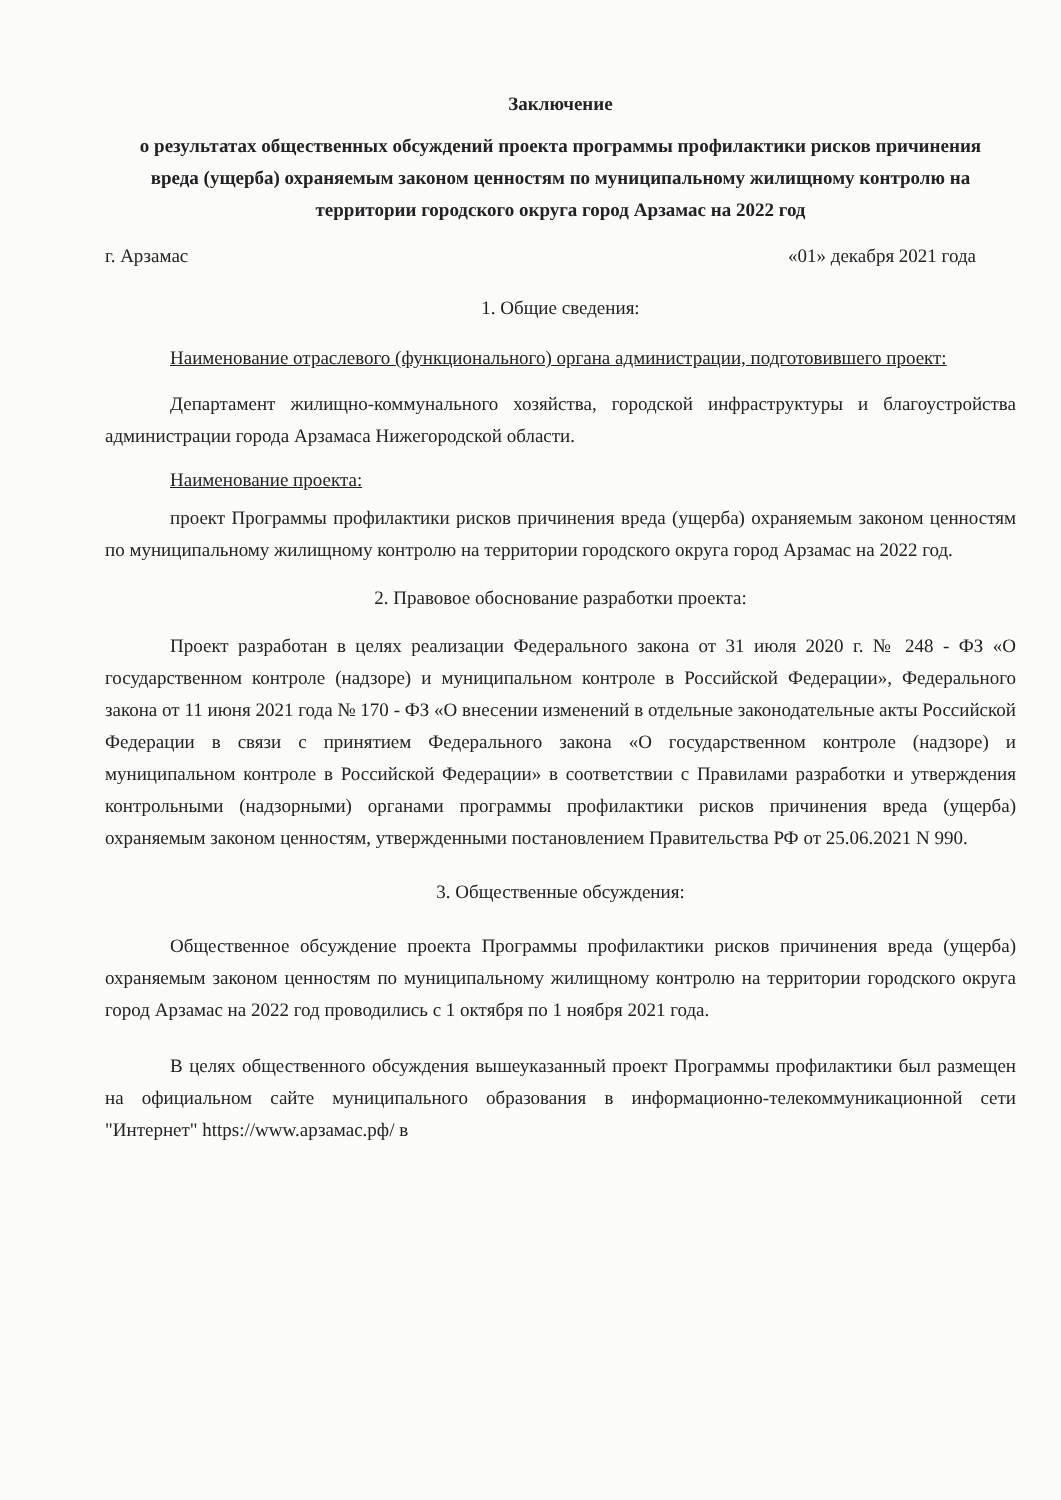Заключение
о результатах общественных обсуждений проекта программы профилактики рисков причинения вреда (ущерба) охраняемым законом ценностям по муниципальному жилищному контролю на территории городского округа город Арзамас на 2022 год
г. Арзамас «01» декабря 2021 года
1. Общие сведения:
Наименование отраслевого (функционального) органа администрации, подготовившего проект:
Департамент жилищно-коммунального хозяйства, городской инфраструктуры и благоустройства администрации города Арзамаса Нижегородской области.
Наименование проекта:
проект Программы профилактики рисков причинения вреда (ущерба) охраняемым законом ценностям по муниципальному жилищному контролю на территории городского округа город Арзамас на 2022 год.
2. Правовое обоснование разработки проекта:
Проект разработан в целях реализации Федерального закона от 31 июля 2020 г. № 248 - ФЗ «О государственном контроле (надзоре) и муниципальном контроле в Российской Федерации», Федерального закона от 11 июня 2021 года № 170 - ФЗ «О внесении изменений в отдельные законодательные акты Российской Федерации в связи с принятием Федерального закона «О государственном контроле (надзоре) и муниципальном контроле в Российской Федерации» в соответствии с Правилами разработки и утверждения контрольными (надзорными) органами программы профилактики рисков причинения вреда (ущерба) охраняемым законом ценностям, утвержденными постановлением Правительства РФ от 25.06.2021 N 990.
3. Общественные обсуждения:
Общественное обсуждение проекта Программы профилактики рисков причинения вреда (ущерба) охраняемым законом ценностям по муниципальному жилищному контролю на территории городского округа город Арзамас на 2022 год проводились с 1 октября по 1 ноября 2021 года.
В целях общественного обсуждения вышеуказанный проект Программы профилактики был размещен на официальном сайте муниципального образования в информационно-телекоммуникационной сети "Интернет" https://www.арзамас.рф/ в